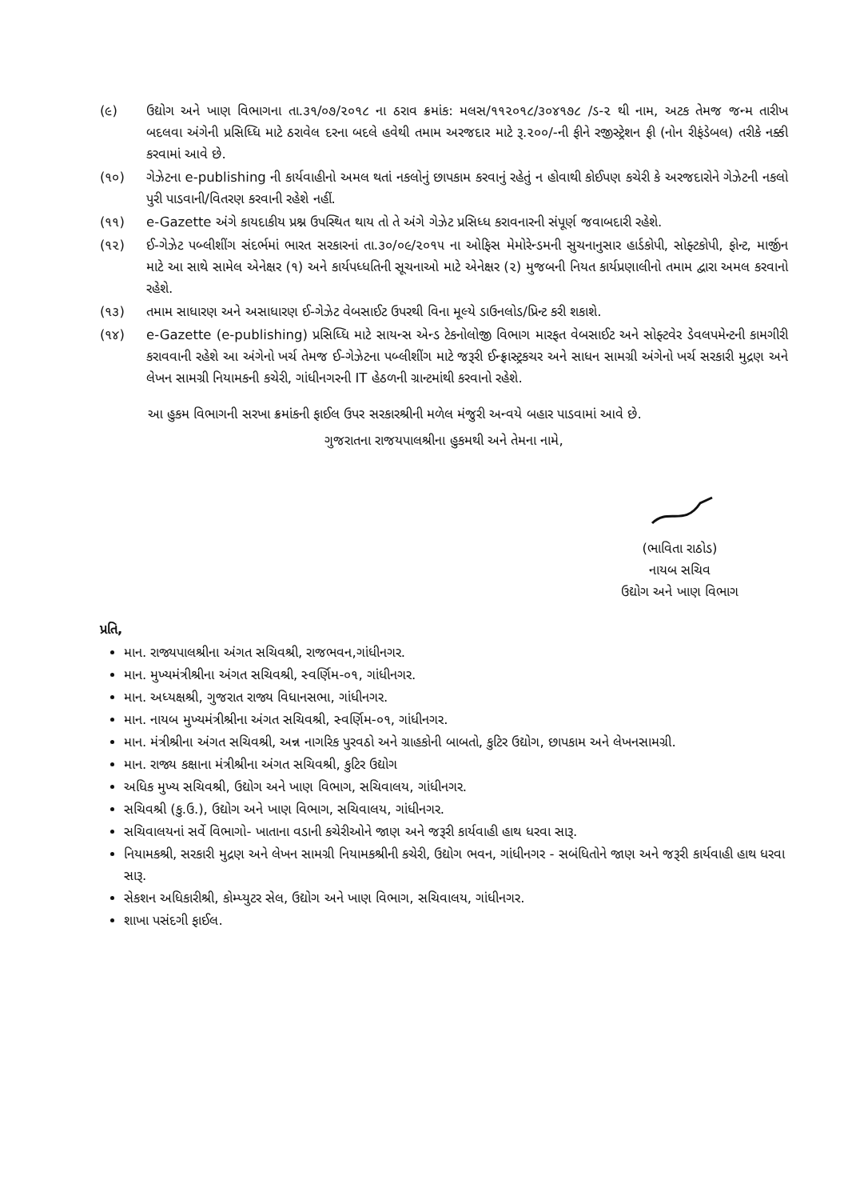(૯) ઉદ્યોગ અને ખાણ વિભાગના તા.૩૧/૦૭/૨૦૧૮ ના ઠરાવ ક્રમાંક: મલસ/૧૧૨૦૧૮/૩૦૪૧૭૮ /ડ-૨ થી નામ, અટક તેમજ જન્મ તારીખ બદલવા અંગેની પ્રસિધ્ધિ માટે ઠરાવેલ દરના બદલે હવેથી તમામ અરજદાર માટે રૂ.૨૦૦/-ની ફીને રજીસ્ટ્રેશન ફી (નોન રીફંડેબલ) તરીકે નક્કી કરવામાં આવે છે.
(૧૦) ગેઝેટના e-publishing ની કાર્યવાહીનો અમલ થતાં નકલોનું છાપકામ કરવાનું રહેતું ન હોવાથી કોઈપણ કચેરી કે અરજદારોને ગેઝેટની નકલો પુરી પાડવાની/વિતરણ કરવાની રહેશે નહીં.
(૧૧) e-Gazette અંગે કાયદાકીય પ્રશ્ન ઉપસ્થિત થાય તો તે અંગે ગેઝેટ પ્રસિધ્ધ કરાવનારની સંપૂર્ણ જવાબદારી રહેશે.
(૧૨) ઈ-ગેઝેટ પબ્લીશીંગ સંદર્ભમાં ભારત સરકારનાં તા.૩૦/૦૯/૨૦૧૫ ના ઓફિસ મેમોરેન્ડમની સુચનાનુસાર હાર્ડકોપી, સોફ્ટકોપી, ફોન્ટ, માર્જીન માટે આ સાથે સામેલ એનેક્ષર (૧) અને કાર્યપધ્ધતિની સૂચનાઓ માટે એનેક્ષર (૨) મુજબની નિયત કાર્યપ્રણાલીનો તમામ દ્વારા અમલ કરવાનો રહેશે.
(૧૩) તમામ સાધારણ અને અસાધારણ ઈ-ગેઝેટ વેબસાઈટ ઉપરથી વિના મૂલ્યે ડાઉનલોડ/પ્રિન્ટ કરી શકાશે.
(૧૪) e-Gazette (e-publishing) પ્રસિધ્ધિ માટે સાયન્સ એન્ડ ટેકનોલોજી વિભાગ મારફત વેબસાઈટ અને સોફ્ટવેર ડેવલપમેન્ટની કામગીરી કરાવવાની રહેશે આ અંગેનો ખર્ચ તેમજ ઈ-ગેઝેટના પબ્લીશીંગ માટે જરૂરી ઈન્ફ્રાસ્ટ્રકચર અને સાધન સામગ્રી અંગેનો ખર્ચ સરકારી મુદ્રણ અને લેખન સામગ્રી નિયામકની કચેરી, ગાંધીનગરની IT હેઠળની ગ્રાન્ટમાંથી કરવાનો રહેશે.
આ હુકમ વિભાગની સરખા ક્રમાંકની ફાઈલ ઉપર સરકારશ્રીની મળેલ મંજુરી અન્વયે બહાર પાડવામાં આવે છે.
ગુજરાતના રાજયપાલશ્રીના હુકમથી અને તેમના નામે,
(ભાવિતા રાઠોડ)
નાયબ સચિવ
ઉદ્યોગ અને ખાણ વિભાગ
પ્રતિ,
માન. રાજ્યપાલશ્રીના અંગત સચિવશ્રી, રાજભવન,ગાંધીનગર.
માન. મુખ્યમંત્રીશ્રીના અંગત સચિવશ્રી, સ્વર્ણિમ-૦૧, ગાંધીનગર.
માન. અધ્યક્ષશ્રી, ગુજરાત રાજ્ય વિધાનસભા, ગાંધીનગર.
માન. નાયબ મુખ્યમંત્રીશ્રીના અંગત સચિવશ્રી, સ્વર્ણિમ-૦૧, ગાંધીનગર.
માન. મંત્રીશ્રીના અંગત સચિવશ્રી, અન્ન નાગરિક પુરવઠો અને ગ્રાહકોની બાબતો, કુટિર ઉદ્યોગ, છાપકામ અને લેખનસામગ્રી.
માન. રાજ્ય કક્ષાના મંત્રીશ્રીના અંગત સચિવશ્રી, કુટિર ઉદ્યોગ
અધિક મુખ્ય સચિવશ્રી, ઉદ્યોગ અને ખાણ વિભાગ, સચિવાલય, ગાંધીનગર.
સચિવશ્રી (કુ.ઉ.), ઉદ્યોગ અને ખાણ વિભાગ, સચિવાલય, ગાંધીનગર.
સચિવાલયનાં સર્વે વિભાગો- ખાતાના વડાની કચેરીઓને જાણ અને જરૂરી કાર્યવાહી હાથ ધરવા સારૂ.
નિયામકશ્રી, સરકારી મુદ્રણ અને લેખન સામગ્રી નિયામકશ્રીની કચેરી, ઉદ્યોગ ભવન, ગાંધીનગર - સબંધિતોને જાણ અને જરૂરી કાર્યવાહી હાથ ધરવા સારૂ.
સેકશન અધિકારીશ્રી, કોમ્પ્યુટર સેલ, ઉદ્યોગ અને ખાણ વિભાગ, સચિવાલય, ગાંધીનગર.
શાખા પસંદગી ફાઈલ.